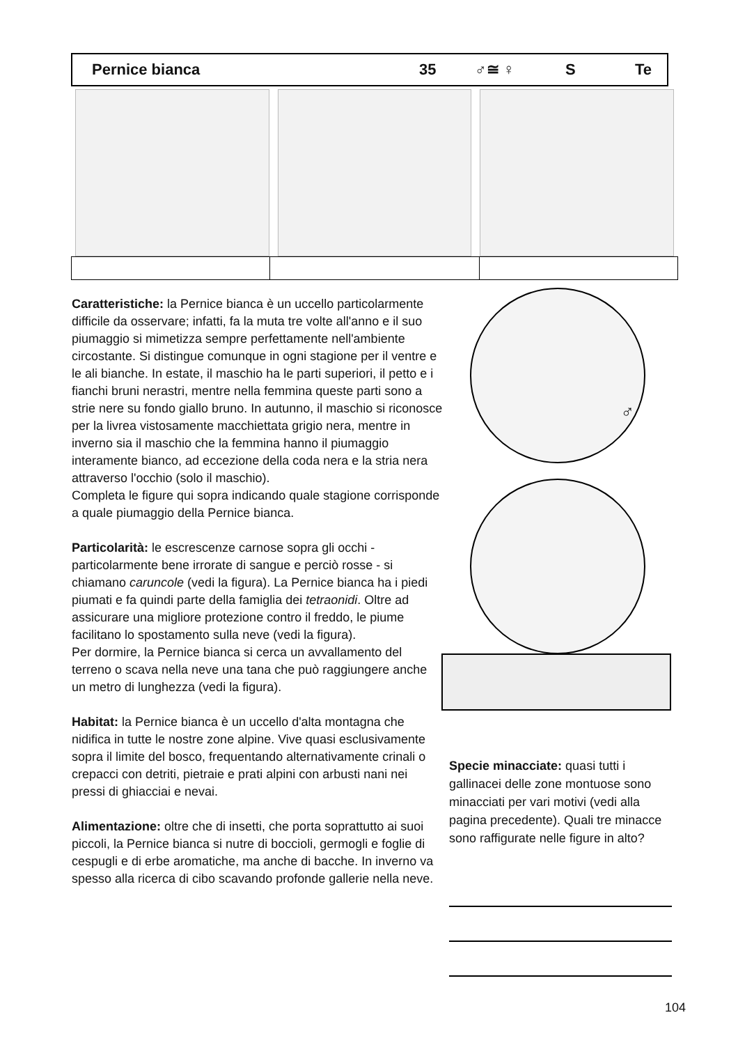Pernice bianca 35 ♂≅ ♀ S Te
Caratteristiche: la Pernice bianca è un uccello particolarmente difficile da osservare; infatti, fa la muta tre volte all'anno e il suo piumaggio si mimetizza sempre perfettamente nell'ambiente circostante. Si distingue comunque in ogni stagione per il ventre e le ali bianche. In estate, il maschio ha le parti superiori, il petto e i fianchi bruni nerastri, mentre nella femmina queste parti sono a strie nere su fondo giallo bruno. In autunno, il maschio si riconosce per la livrea vistosamente macchiettata grigio nera, mentre in inverno sia il maschio che la femmina hanno il piumaggio interamente bianco, ad eccezione della coda nera e la stria nera attraverso l'occhio (solo il maschio).
Completa le figure qui sopra indicando quale stagione corrisponde a quale piumaggio della Pernice bianca.
Particolarità: le escrescenze carnose sopra gli occhi - particolarmente bene irrorate di sangue e perciò rosse - si chiamano caruncole (vedi la figura). La Pernice bianca ha i piedi piumati e fa quindi parte della famiglia dei tetraonidi. Oltre ad assicurare una migliore protezione contro il freddo, le piume facilitano lo spostamento sulla neve (vedi la figura).
Per dormire, la Pernice bianca si cerca un avvallamento del terreno o scava nella neve una tana che può raggiungere anche un metro di lunghezza (vedi la figura).
Habitat: la Pernice bianca è un uccello d'alta montagna che nidifica in tutte le nostre zone alpine. Vive quasi esclusivamente sopra il limite del bosco, frequentando alternativamente crinali o crepacci con detriti, pietraie e prati alpini con arbusti nani nei pressi di ghiacciai e nevai.
Alimentazione: oltre che di insetti, che porta soprattutto ai suoi piccoli, la Pernice bianca si nutre di boccioli, germogli e foglie di cespugli e di erbe aromatiche, ma anche di bacche. In inverno va spesso alla ricerca di cibo scavando profonde gallerie nella neve.
♂
Specie minacciate: quasi tutti i gallinacei delle zone montuose sono minacciati per vari motivi (vedi alla pagina precedente). Quali tre minacce sono raffigurate nelle figure in alto?
104